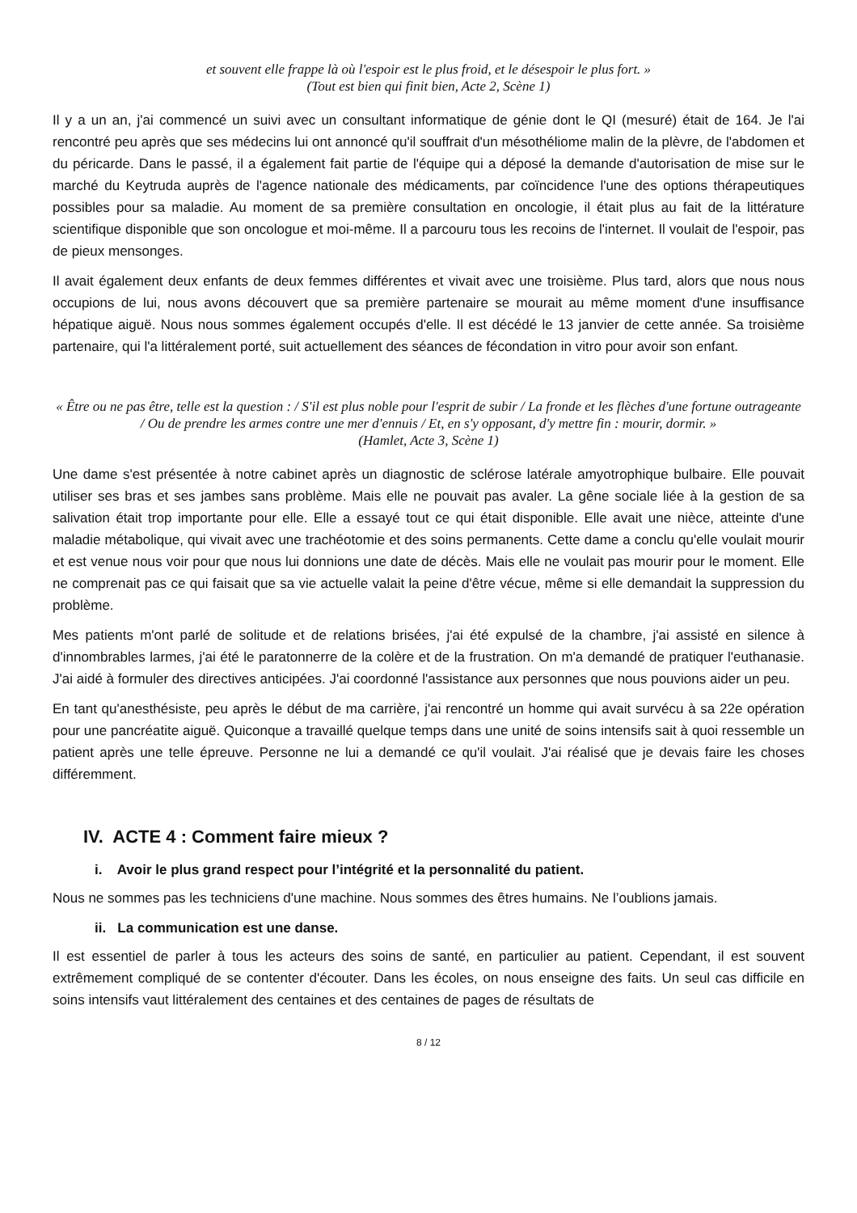et souvent elle frappe là où l'espoir est le plus froid, et le désespoir le plus fort. »
(Tout est bien qui finit bien, Acte 2, Scène 1)
Il y a un an, j'ai commencé un suivi avec un consultant informatique de génie dont le QI (mesuré) était de 164. Je l'ai rencontré peu après que ses médecins lui ont annoncé qu'il souffrait d'un mésothéliome malin de la plèvre, de l'abdomen et du péricarde. Dans le passé, il a également fait partie de l'équipe qui a déposé la demande d'autorisation de mise sur le marché du Keytruda auprès de l'agence nationale des médicaments, par coïncidence l'une des options thérapeutiques possibles pour sa maladie. Au moment de sa première consultation en oncologie, il était plus au fait de la littérature scientifique disponible que son oncologue et moi-même. Il a parcouru tous les recoins de l'internet. Il voulait de l'espoir, pas de pieux mensonges.
Il avait également deux enfants de deux femmes différentes et vivait avec une troisième. Plus tard, alors que nous nous occupions de lui, nous avons découvert que sa première partenaire se mourait au même moment d'une insuffisance hépatique aiguë. Nous nous sommes également occupés d'elle. Il est décédé le 13 janvier de cette année. Sa troisième partenaire, qui l'a littéralement porté, suit actuellement des séances de fécondation in vitro pour avoir son enfant.
« Être ou ne pas être, telle est la question : / S'il est plus noble pour l'esprit de subir / La fronde et les flèches d'une fortune outrageante / Ou de prendre les armes contre une mer d'ennuis / Et, en s'y opposant, d'y mettre fin : mourir, dormir. »
(Hamlet, Acte 3, Scène 1)
Une dame s'est présentée à notre cabinet après un diagnostic de sclérose latérale amyotrophique bulbaire. Elle pouvait utiliser ses bras et ses jambes sans problème. Mais elle ne pouvait pas avaler. La gêne sociale liée à la gestion de sa salivation était trop importante pour elle. Elle a essayé tout ce qui était disponible. Elle avait une nièce, atteinte d'une maladie métabolique, qui vivait avec une trachéotomie et des soins permanents. Cette dame a conclu qu'elle voulait mourir et est venue nous voir pour que nous lui donnions une date de décès. Mais elle ne voulait pas mourir pour le moment. Elle ne comprenait pas ce qui faisait que sa vie actuelle valait la peine d'être vécue, même si elle demandait la suppression du problème.
Mes patients m'ont parlé de solitude et de relations brisées, j'ai été expulsé de la chambre, j'ai assisté en silence à d'innombrables larmes, j'ai été le paratonnerre de la colère et de la frustration. On m'a demandé de pratiquer l'euthanasie. J'ai aidé à formuler des directives anticipées. J'ai coordonné l'assistance aux personnes que nous pouvions aider un peu.
En tant qu'anesthésiste, peu après le début de ma carrière, j'ai rencontré un homme qui avait survécu à sa 22e opération pour une pancréatite aiguë. Quiconque a travaillé quelque temps dans une unité de soins intensifs sait à quoi ressemble un patient après une telle épreuve. Personne ne lui a demandé ce qu'il voulait. J'ai réalisé que je devais faire les choses différemment.
IV. ACTE 4 : Comment faire mieux ?
i. Avoir le plus grand respect pour l’intégrité et la personnalité du patient.
Nous ne sommes pas les techniciens d'une machine. Nous sommes des êtres humains. Ne l’oublions jamais.
ii. La communication est une danse.
Il est essentiel de parler à tous les acteurs des soins de santé, en particulier au patient. Cependant, il est souvent extrêmement compliqué de se contenter d'écouter. Dans les écoles, on nous enseigne des faits. Un seul cas difficile en soins intensifs vaut littéralement des centaines et des centaines de pages de résultats de
8 / 12